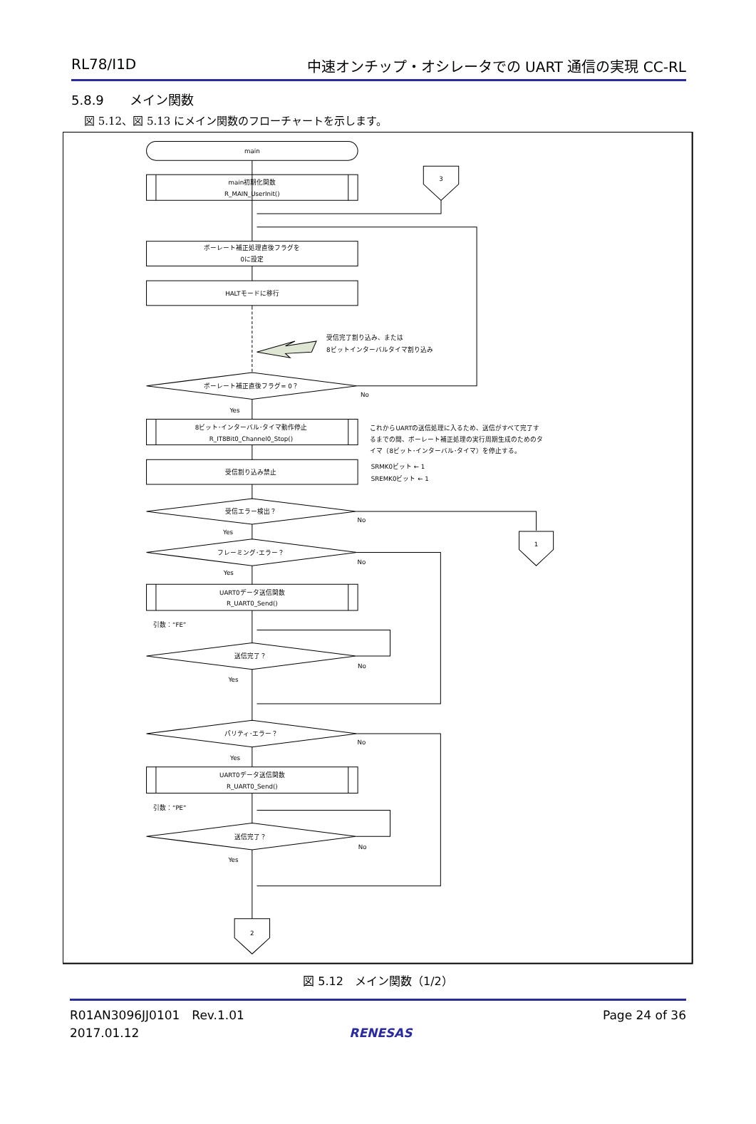RL78/I1D 中速オンチップ・オシレータでの UART 通信の実現 CC-RL
5.8.9　　メイン関数
図 5.12、図 5.13 にメイン関数のフローチャートを示します。
main
main初期化関数
R_MAIN_UserInit()
3
ボーレート補正処理直後フラグを
0に設定
HALTモードに移行
受信完了割り込み、または
8ビットインターバルタイマ割り込み
ボーレート補正直後フラグ= 0？
No
Yes
8ビット･インターバル･タイマ動作停止
R_IT8Bit0_Channel0_Stop()
これからUARTの送信処理に入るため、送信がすべて完了す
るまでの間、ボーレート補正処理の実行周期生成のためのタ
イマ（8ビット･インターバル･タイマ）を停止する。
受信割り込み禁止
SRMK0ビット ← 1
SREMK0ビット ← 1
受信エラー検出？
No
Yes
1
フレーミング･エラー？
No
Yes
UART0データ送信関数
R_UART0_Send()
引数：“FE”
送信完了？
No
Yes
パリティ･エラー？
No
Yes
UART0データ送信関数
R_UART0_Send()
引数：“PE”
送信完了？
No
Yes
2
図 5.12　メイン関数（1/2）
R01AN3096JJ0101　Rev.1.01
2017.01.12
RENESAS Page 24 of 36